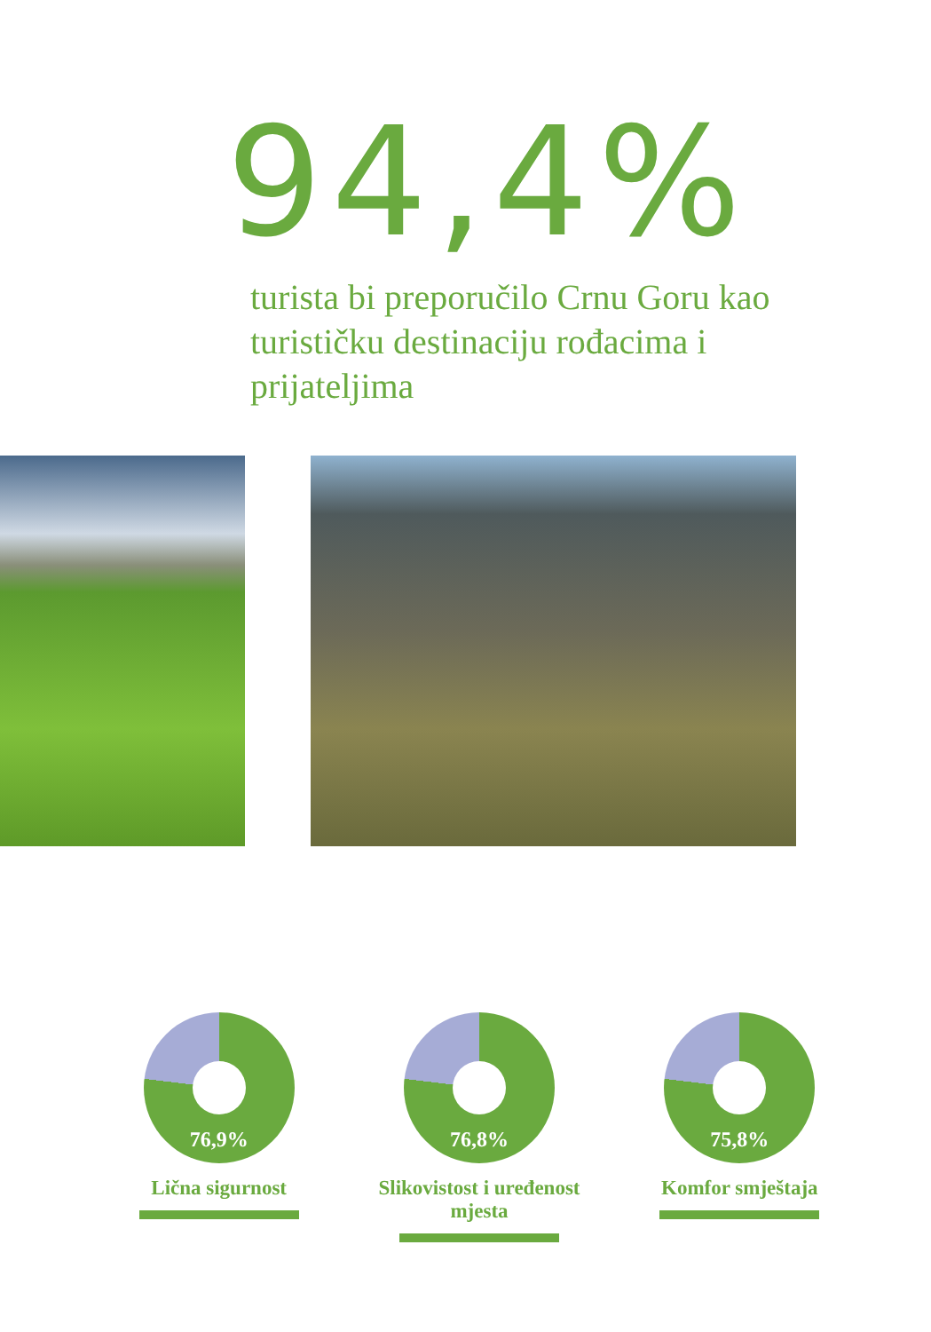94,4%
turista bi preporučilo Crnu Goru kao turističku destinaciju rođacima i prijateljima
76,9%
Lična sigurnost
76,8%
Slikovistost i uređenost mjesta
75,8%
Komfor smještaja